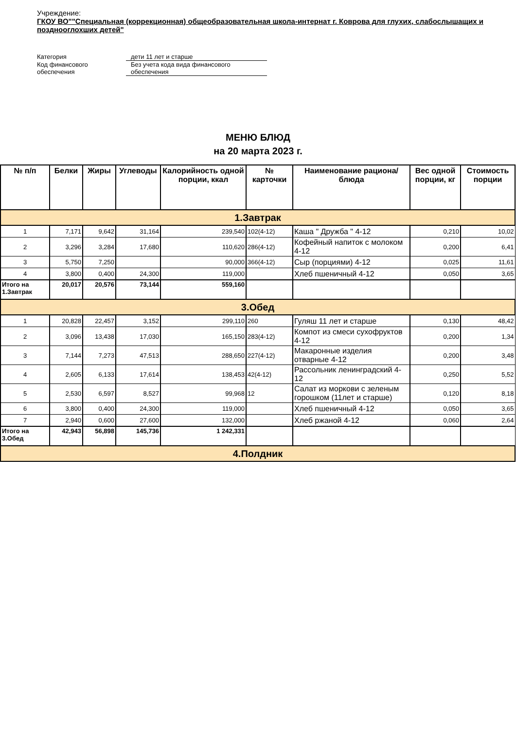Учреждение:
ГКОУ ВО""Специальная (коррекционная) общеобразовательная школа-интернат г. Коврова для глухих, слабослышащих и позднооглохших детей"
| Категория | дети 11 лет и старше |
| Код финансового обеспечения | Без учета кода вида финансового обеспечения |
МЕНЮ БЛЮД
на 20 марта 2023 г.
| № п/п | Белки | Жиры | Углеводы | Калорийность одной порции, ккал | № карточки | Наименование рациона/ блюда | Вес одной порции, кг | Стоимость порции |
| --- | --- | --- | --- | --- | --- | --- | --- | --- |
| 1.Завтрак | | | | | | | | |
| 1 | 7,171 | 9,642 | 31,164 | 239,540 | 102(4-12) | Каша " Дружба " 4-12 | 0,210 | 10,02 |
| 2 | 3,296 | 3,284 | 17,680 | 110,620 | 286(4-12) | Кофейный напиток с молоком 4-12 | 0,200 | 6,41 |
| 3 | 5,750 | 7,250 | | 90,000 | 366(4-12) | Сыр (порциями) 4-12 | 0,025 | 11,61 |
| 4 | 3,800 | 0,400 | 24,300 | 119,000 | | Хлеб пшеничный 4-12 | 0,050 | 3,65 |
| Итого на 1.Завтрак | 20,017 | 20,576 | 73,144 | 559,160 | | | | |
| 3.Обед | | | | | | | | |
| 1 | 20,828 | 22,457 | 3,152 | 299,110 | 260 | Гуляш 11 лет и старше | 0,130 | 48,42 |
| 2 | 3,096 | 13,438 | 17,030 | 165,150 | 283(4-12) | Компот из смеси сухофруктов 4-12 | 0,200 | 1,34 |
| 3 | 7,144 | 7,273 | 47,513 | 288,650 | 227(4-12) | Макаронные изделия отварные 4-12 | 0,200 | 3,48 |
| 4 | 2,605 | 6,133 | 17,614 | 138,453 | 42(4-12) | Рассольник ленинградский 4-12 | 0,250 | 5,52 |
| 5 | 2,530 | 6,597 | 8,527 | 99,968 | 12 | Салат из моркови с зеленым горошком (11лет и старше) | 0,120 | 8,18 |
| 6 | 3,800 | 0,400 | 24,300 | 119,000 | | Хлеб пшеничный 4-12 | 0,050 | 3,65 |
| 7 | 2,940 | 0,600 | 27,600 | 132,000 | | Хлеб ржаной 4-12 | 0,060 | 2,64 |
| Итого на 3.Обед | 42,943 | 56,898 | 145,736 | 1 242,331 | | | | |
| 4.Полдник | | | | | | | | |